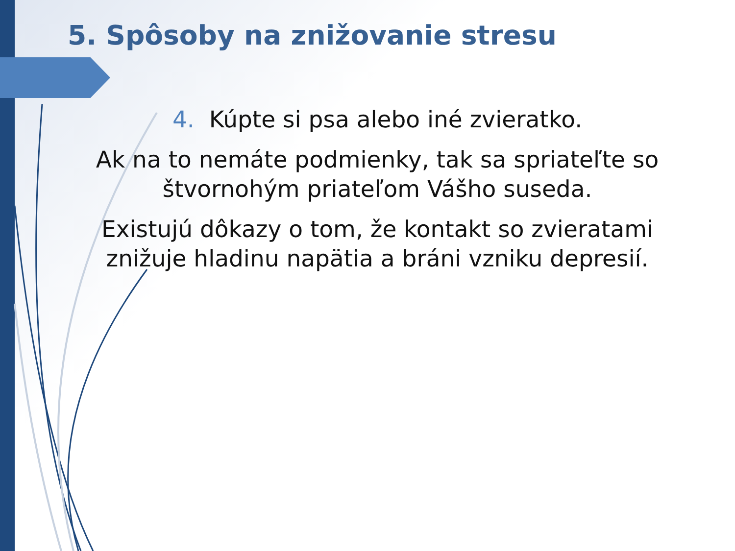5. Spôsoby na znižovanie stresu
4. Kúpte si psa alebo iné zvieratko.
Ak na to nemáte podmienky, tak sa spriateľte so štvornohým priateľom Vášho suseda.
Existujú dôkazy o tom, že kontakt so zvieratami znižuje hladinu napätia a bráni vzniku depresií.